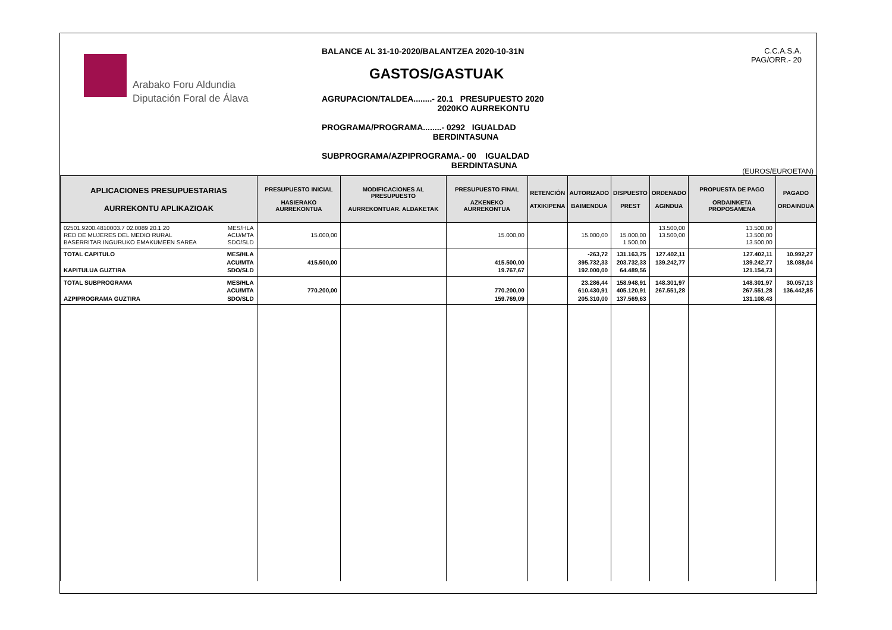Arabako Foru Aldundia
Diputación Foral de Álava
BALANCE AL 31-10-2020/BALANTZEA 2020-10-31N
GASTOS/GASTUAK
AGRUPACION/TALDEA........- 20.1 PRESUPUESTO 2020
2020KO AURREKONTU
PROGRAMA/PROGRAMA........- 0292 IGUALDAD
BERDINTASUNA
SUBPROGRAMA/AZPIPROGRAMA.- 00 IGUALDAD
BERDINTASUNA
C.C.A.S.A.
PAG/ORR.- 20
(EUROS/EUROETAN)
| APLICACIONES PRESUPUESTARIAS AURREKONTU APLIKAZIOAK | | PRESUPUESTO INICIAL HASIERAKO AURREKONTUA | MODIFICACIONES AL PRESUPUESTO AURREKONTUAR. ALDAKETAK | PRESUPUESTO FINAL AZKENEKO AURREKONTUA | RETENCIÓN ATXIKIPENA | AUTORIZADO BAIMENDUA | DISPUESTO PREST | ORDENADO AGINDUA | PROPUESTA DE PAGO ORDAINKETA PROPOSAMENA | PAGADO ORDAINDUA |
| --- | --- | --- | --- | --- | --- | --- | --- | --- | --- | --- |
| 02501.9200.4810003.7 02.0089 20.1.20 RED DE MUJERES DEL MEDIO RURAL BASERRITAR INGURUKO EMAKUMEEN SAREA | MES/HLA ACU/MTA SDO/SLD | 15.000,00 | | 15.000,00 | | 15.000,00 | 15.000,00 1.500,00 | 13.500,00 13.500,00 | 13.500,00 13.500,00 13.500,00 | |
| TOTAL CAPITULO KAPITULUA GUZTIRA | MES/HLA ACU/MTA SDO/SLD | 415.500,00 | | 415.500,00 19.767,67 | | -263,72 395.732,33 192.000,00 | 131.163,75 203.732,33 64.489,56 | 127.402,11 139.242,77 | 127.402,11 139.242,77 121.154,73 | 10.992,27 18.088,04 |
| TOTAL SUBPROGRAMA AZPIPROGRAMA GUZTIRA | MES/HLA ACU/MTA SDO/SLD | 770.200,00 | | 770.200,00 159.769,09 | | 23.286,44 610.430,91 205.310,00 | 158.948,91 405.120,91 137.569,63 | 148.301,97 267.551,28 | 148.301,97 267.551,28 131.108,43 | 30.057,13 136.442,85 |